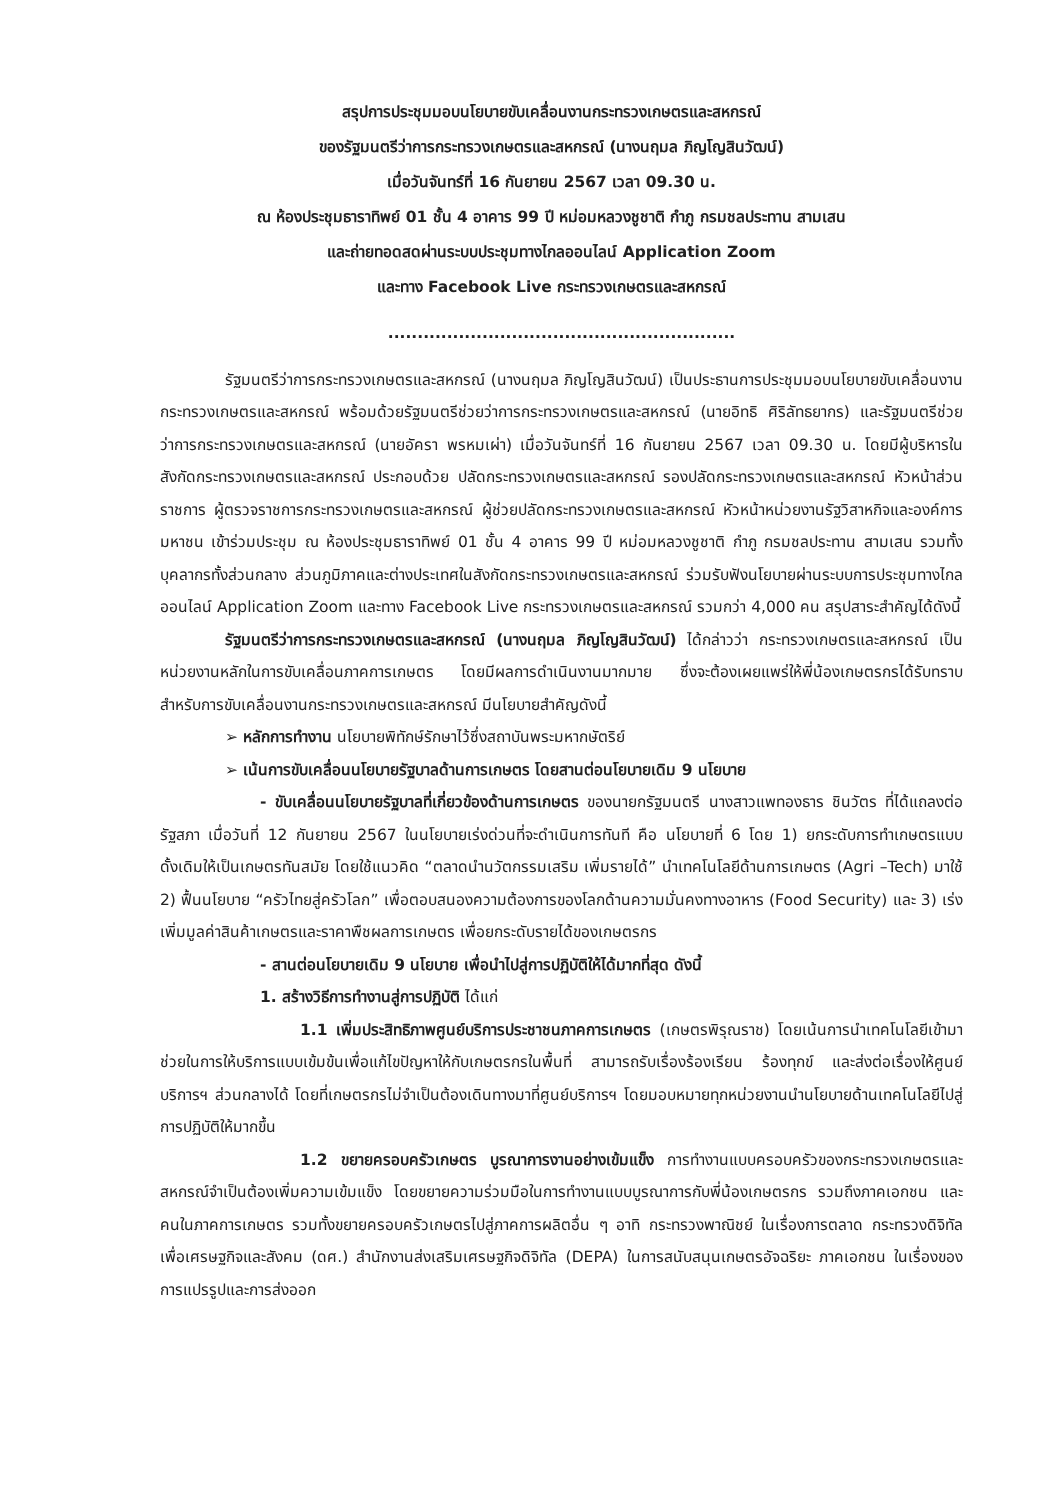สรุปการประชุมมอบนโยบายขับเคลื่อนงานกระทรวงเกษตรและสหกรณ์
ของรัฐมนตรีว่าการกระทรวงเกษตรและสหกรณ์ (นางนฤมล ภิญโญสินวัฒน์)
เมื่อวันจันทร์ที่ 16 กันยายน 2567 เวลา 09.30 น.
ณ ห้องประชุมธาราทิพย์ 01 ชั้น 4 อาคาร 99 ปี หม่อมหลวงชูชาติ กำภู กรมชลประทาน สามเสน
และถ่ายทอดสดผ่านระบบประชุมทางไกลออนไลน์ Application Zoom
และทาง Facebook Live กระทรวงเกษตรและสหกรณ์
...........................................................
รัฐมนตรีว่าการกระทรวงเกษตรและสหกรณ์ (นางนฤมล ภิญโญสินวัฒน์) เป็นประธานการประชุมมอบนโยบายขับเคลื่อนงานกระทรวงเกษตรและสหกรณ์ พร้อมด้วยรัฐมนตรีช่วยว่าการกระทรวงเกษตรและสหกรณ์ (นายอิทธิ ศิริลัทธยากร) และรัฐมนตรีช่วยว่าการกระทรวงเกษตรและสหกรณ์ (นายอัครา พรหมเผ่า) เมื่อวันจันทร์ที่ 16 กันยายน 2567 เวลา 09.30 น. โดยมีผู้บริหารในสังกัดกระทรวงเกษตรและสหกรณ์ ประกอบด้วย ปลัดกระทรวงเกษตรและสหกรณ์ รองปลัดกระทรวงเกษตรและสหกรณ์ หัวหน้าส่วนราชการ ผู้ตรวจราชการกระทรวงเกษตรและสหกรณ์ ผู้ช่วยปลัดกระทรวงเกษตรและสหกรณ์ หัวหน้าหน่วยงานรัฐวิสาหกิจและองค์การมหาชน เข้าร่วมประชุม ณ ห้องประชุมธาราทิพย์ 01 ชั้น 4 อาคาร 99 ปี หม่อมหลวงชูชาติ กำภู กรมชลประทาน สามเสน รวมทั้งบุคลากรทั้งส่วนกลาง ส่วนภูมิภาคและต่างประเทศในสังกัดกระทรวงเกษตรและสหกรณ์ ร่วมรับฟังนโยบายผ่านระบบการประชุมทางไกลออนไลน์ Application Zoom และทาง Facebook Live กระทรวงเกษตรและสหกรณ์ รวมกว่า 4,000 คน สรุปสาระสำคัญได้ดังนี้
รัฐมนตรีว่าการกระทรวงเกษตรและสหกรณ์ (นางนฤมล ภิญโญสินวัฒน์) ได้กล่าวว่า กระทรวงเกษตรและสหกรณ์ เป็นหน่วยงานหลักในการขับเคลื่อนภาคการเกษตร โดยมีผลการดำเนินงานมากมาย ซึ่งจะต้องเผยแพร่ให้พี่น้องเกษตรกรได้รับทราบ สำหรับการขับเคลื่อนงานกระทรวงเกษตรและสหกรณ์ มีนโยบายสำคัญดังนี้
➢ หลักการทำงาน นโยบายพิทักษ์รักษาไว้ซึ่งสถาบันพระมหากษัตริย์
➢ เน้นการขับเคลื่อนนโยบายรัฐบาลด้านการเกษตร โดยสานต่อนโยบายเดิม 9 นโยบาย
- ขับเคลื่อนนโยบายรัฐบาลที่เกี่ยวข้องด้านการเกษตร ของนายกรัฐมนตรี นางสาวแพทองธาร ชินวัตร ที่ได้แถลงต่อรัฐสภา เมื่อวันที่ 12 กันยายน 2567 ในนโยบายเร่งด่วนที่จะดำเนินการทันที คือ นโยบายที่ 6 โดย 1) ยกระดับการทำเกษตรแบบดั้งเดิมให้เป็นเกษตรทันสมัย โดยใช้แนวคิด “ตลาดนำนวัตกรรมเสริม เพิ่มรายได้” นำเทคโนโลยีด้านการเกษตร (Agri –Tech) มาใช้ 2) ฟื้นนโยบาย “ครัวไทยสู่ครัวโลก” เพื่อตอบสนองความต้องการของโลกด้านความมั่นคงทางอาหาร (Food Security) และ 3) เร่งเพิ่มมูลค่าสินค้าเกษตรและราคาพืชผลการเกษตร เพื่อยกระดับรายได้ของเกษตรกร
- สานต่อนโยบายเดิม 9 นโยบาย เพื่อนำไปสู่การปฏิบัติให้ได้มากที่สุด ดังนี้
1. สร้างวิธีการทำงานสู่การปฏิบัติ ได้แก่
1.1 เพิ่มประสิทธิภาพศูนย์บริการประชาชนภาคการเกษตร (เกษตรพิรุณราช) โดยเน้นการนำเทคโนโลยีเข้ามาช่วยในการให้บริการแบบเข้มข้นเพื่อแก้ไขปัญหาให้กับเกษตรกรในพื้นที่ สามารถรับเรื่องร้องเรียน ร้องทุกข์ และส่งต่อเรื่องให้ศูนย์บริการฯ ส่วนกลางได้ โดยที่เกษตรกรไม่จำเป็นต้องเดินทางมาที่ศูนย์บริการฯ โดยมอบหมายทุกหน่วยงานนำนโยบายด้านเทคโนโลยีไปสู่การปฏิบัติให้มากขึ้น
1.2 ขยายครอบครัวเกษตร บูรณาการงานอย่างเข้มแข็ง การทำงานแบบครอบครัวของกระทรวงเกษตรและสหกรณ์จำเป็นต้องเพิ่มความเข้มแข็ง โดยขยายความร่วมมือในการทำงานแบบบูรณาการกับพี่น้องเกษตรกร รวมถึงภาคเอกชน และคนในภาคการเกษตร รวมทั้งขยายครอบครัวเกษตรไปสู่ภาคการผลิตอื่น ๆ อาทิ กระทรวงพาณิชย์ ในเรื่องการตลาด กระทรวงดิจิทัลเพื่อเศรษฐกิจและสังคม (ดศ.) สำนักงานส่งเสริมเศรษฐกิจดิจิทัล (DEPA) ในการสนับสนุนเกษตรอัจฉริยะ ภาคเอกชน ในเรื่องของการแปรรูปและการส่งออก